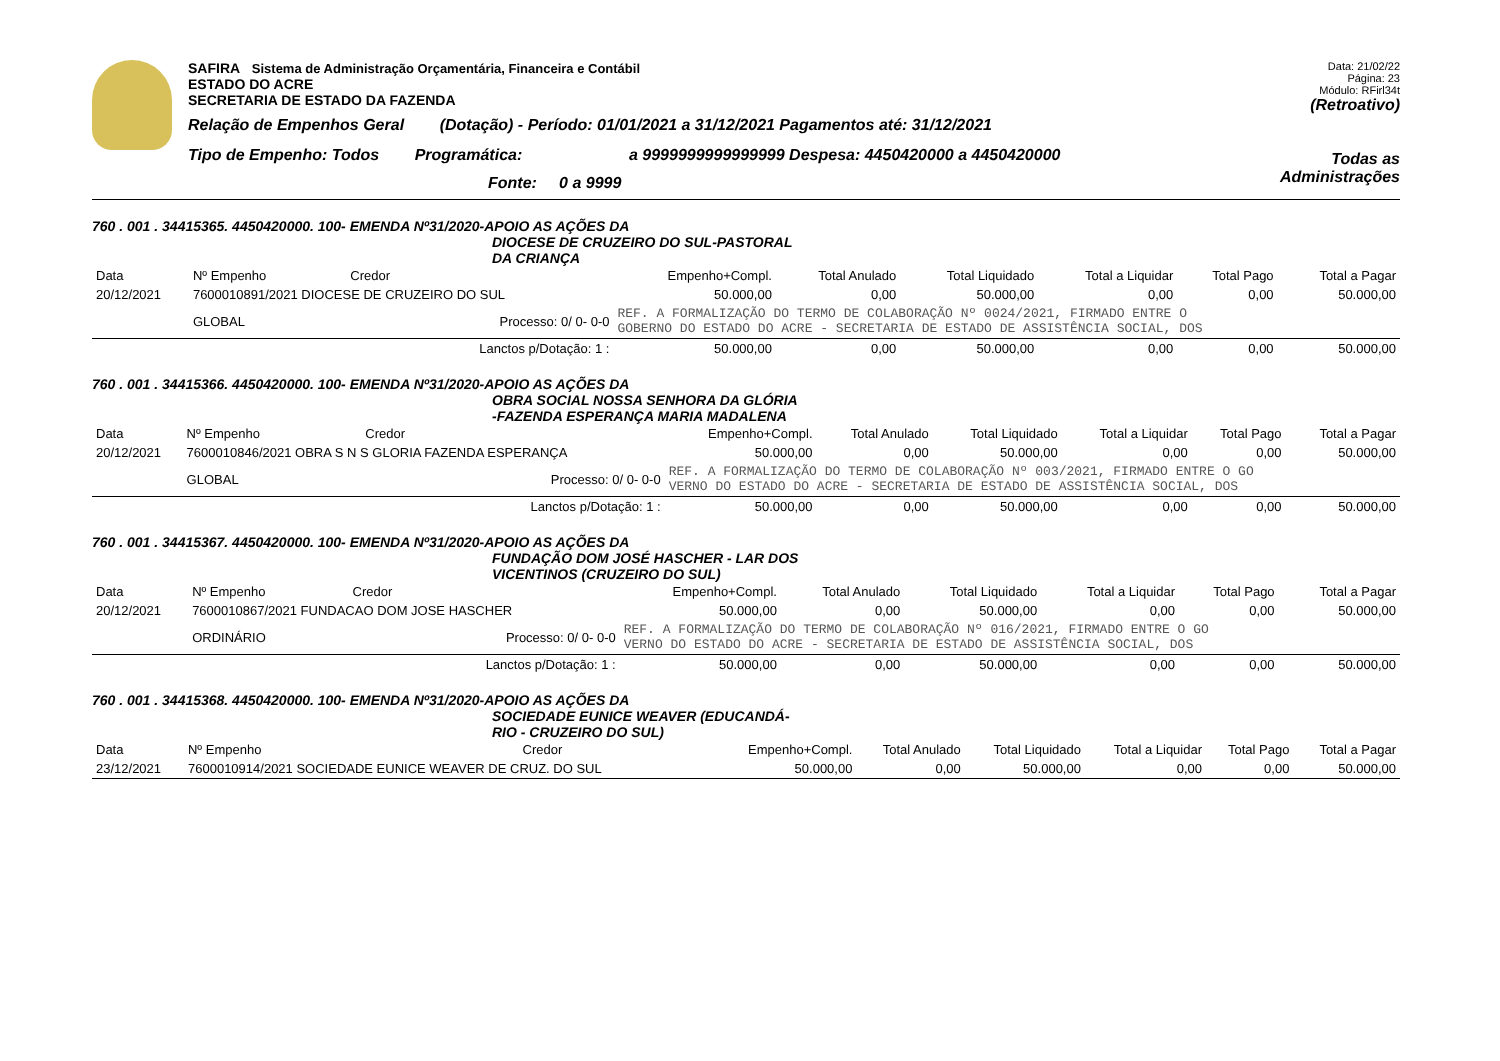SAFIRA Sistema de Administração Orçamentária, Financeira e Contábil
ESTADO DO ACRE
SECRETARIA DE ESTADO DA FAZENDA
Relação de Empenhos Geral (Dotação) - Período: 01/01/2021 a 31/12/2021 Pagamentos até: 31/12/2021
Tipo de Empenho: Todos Programática: a 9999999999999999 Despesa: 4450420000 a 4450420000
Fonte: 0 a 9999
Data: 21/02/22
Página: 23
Módulo: RFirl34t
(Retroativo)
Todas as Administrações
760 . 001 . 34415365. 4450420000. 100- EMENDA Nº31/2020-APOIO AS AÇÕES DA
DIOCESE DE CRUZEIRO DO SUL-PASTORAL
DA CRIANÇA
| Data | Nº Empenho | Credor | Empenho+Compl. | Total Anulado | Total Liquidado | Total a Liquidar | Total Pago | Total a Pagar |
| --- | --- | --- | --- | --- | --- | --- | --- | --- |
| 20/12/2021 | 7600010891/2021 DIOCESE DE CRUZEIRO DO SUL | | 50.000,00 | 0,00 | 50.000,00 | 0,00 | 0,00 | 50.000,00 |
| | GLOBAL | Processo: 0/ 0- 0-0 | REF. A FORMALIZAÇÃO DO TERMO DE COLABORAÇÃO Nº 0024/2021, FIRMADO ENTRE O GOBERNO DO ESTADO DO ACRE - SECRETARIA DE ESTADO DE ASSISTÊNCIA SOCIAL, DOS | | | | | |
| | | Lanctos p/Dotação: 1 : | 50.000,00 | 0,00 | 50.000,00 | 0,00 | 0,00 | 50.000,00 |
760 . 001 . 34415366. 4450420000. 100- EMENDA Nº31/2020-APOIO AS AÇÕES DA
OBRA SOCIAL NOSSA SENHORA DA GLÓRIA
-FAZENDA ESPERANÇA MARIA MADALENA
| Data | Nº Empenho | Credor | Empenho+Compl. | Total Anulado | Total Liquidado | Total a Liquidar | Total Pago | Total a Pagar |
| --- | --- | --- | --- | --- | --- | --- | --- | --- |
| 20/12/2021 | 7600010846/2021 OBRA S N S GLORIA FAZENDA ESPERANÇA | | 50.000,00 | 0,00 | 50.000,00 | 0,00 | 0,00 | 50.000,00 |
| | GLOBAL | Processo: 0/ 0- 0-0 | REF. A FORMALIZAÇÃO DO TERMO DE COLABORAÇÃO Nº 003/2021, FIRMADO ENTRE O GO VERNO DO ESTADO DO ACRE - SECRETARIA DE ESTADO DE ASSISTÊNCIA SOCIAL, DOS | | | | | |
| | | Lanctos p/Dotação: 1 : | 50.000,00 | 0,00 | 50.000,00 | 0,00 | 0,00 | 50.000,00 |
760 . 001 . 34415367. 4450420000. 100- EMENDA Nº31/2020-APOIO AS AÇÕES DA
FUNDAÇÃO DOM JOSÉ HASCHER - LAR DOS
VICENTINOS (CRUZEIRO DO SUL)
| Data | Nº Empenho | Credor | Empenho+Compl. | Total Anulado | Total Liquidado | Total a Liquidar | Total Pago | Total a Pagar |
| --- | --- | --- | --- | --- | --- | --- | --- | --- |
| 20/12/2021 | 7600010867/2021 FUNDACAO DOM JOSE HASCHER | | 50.000,00 | 0,00 | 50.000,00 | 0,00 | 0,00 | 50.000,00 |
| | ORDINÁRIO | Processo: 0/ 0- 0-0 | REF. A FORMALIZAÇÃO DO TERMO DE COLABORAÇÃO Nº 016/2021, FIRMADO ENTRE O GO VERNO DO ESTADO DO ACRE - SECRETARIA DE ESTADO DE ASSISTÊNCIA SOCIAL, DOS | | | | | |
| | | Lanctos p/Dotação: 1 : | 50.000,00 | 0,00 | 50.000,00 | 0,00 | 0,00 | 50.000,00 |
760 . 001 . 34415368. 4450420000. 100- EMENDA Nº31/2020-APOIO AS AÇÕES DA
SOCIEDADE EUNICE WEAVER (EDUCANDÁ-
RIO - CRUZEIRO DO SUL)
| Data | Nº Empenho | Credor | Empenho+Compl. | Total Anulado | Total Liquidado | Total a Liquidar | Total Pago | Total a Pagar |
| --- | --- | --- | --- | --- | --- | --- | --- | --- |
| 23/12/2021 | 7600010914/2021 SOCIEDADE EUNICE WEAVER DE CRUZ. DO SUL | | 50.000,00 | 0,00 | 50.000,00 | 0,00 | 0,00 | 50.000,00 |